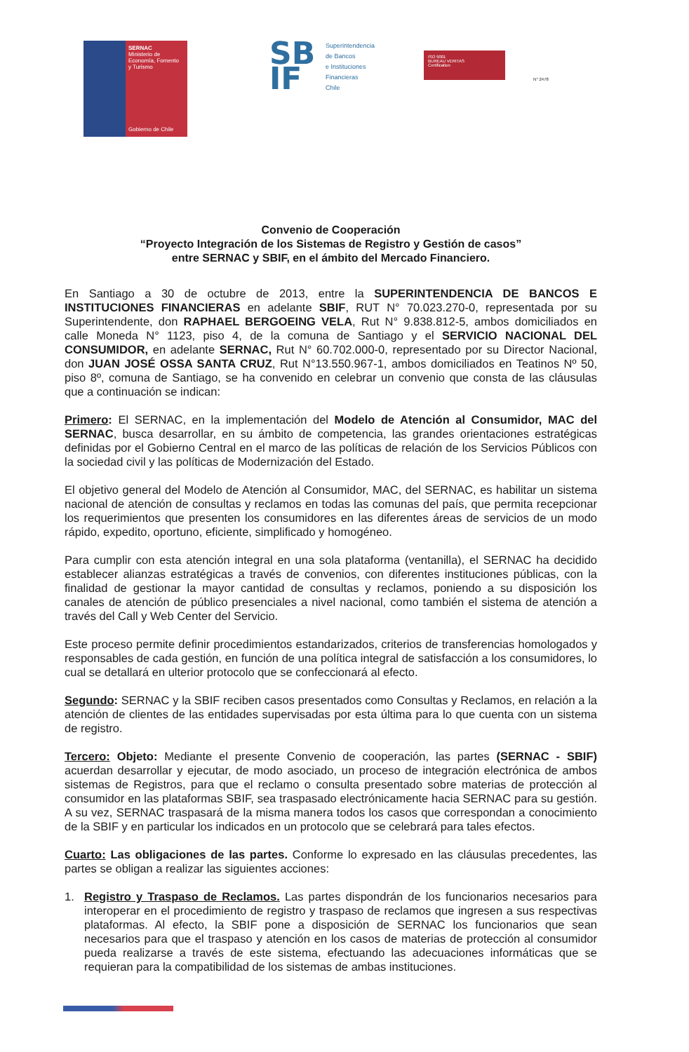SERNAC
Ministerio de
Economía, Fomento
y Turismo
Gobierno de Chile
SB IF
Superintendencia
de Bancos
e Instituciones
Financieras
Chile
ISO 9001
BUREAU VERITAS
Certification
N° 2478
Convenio de Cooperación
“Proyecto Integración de los Sistemas de Registro y Gestión de casos”
entre SERNAC y SBIF, en el ámbito del Mercado Financiero.
En Santiago a 30 de octubre de 2013, entre la SUPERINTENDENCIA DE BANCOS E INSTITUCIONES FINANCIERAS en adelante SBIF, RUT N° 70.023.270-0, representada por su Superintendente, don RAPHAEL BERGOEING VELA, Rut N° 9.838.812-5, ambos domiciliados en calle Moneda N° 1123, piso 4, de la comuna de Santiago y el SERVICIO NACIONAL DEL CONSUMIDOR, en adelante SERNAC, Rut N° 60.702.000-0, representado por su Director Nacional, don JUAN JOSÉ OSSA SANTA CRUZ, Rut N°13.550.967-1, ambos domiciliados en Teatinos Nº 50, piso 8º, comuna de Santiago, se ha convenido en celebrar un convenio que consta de las cláusulas que a continuación se indican:
Primero: El SERNAC, en la implementación del Modelo de Atención al Consumidor, MAC del SERNAC, busca desarrollar, en su ámbito de competencia, las grandes orientaciones estratégicas definidas por el Gobierno Central en el marco de las políticas de relación de los Servicios Públicos con la sociedad civil y las políticas de Modernización del Estado.
El objetivo general del Modelo de Atención al Consumidor, MAC, del SERNAC, es habilitar un sistema nacional de atención de consultas y reclamos en todas las comunas del país, que permita recepcionar los requerimientos que presenten los consumidores en las diferentes áreas de servicios de un modo rápido, expedito, oportuno, eficiente, simplificado y homogéneo.
Para cumplir con esta atención integral en una sola plataforma (ventanilla), el SERNAC ha decidido establecer alianzas estratégicas a través de convenios, con diferentes instituciones públicas, con la finalidad de gestionar la mayor cantidad de consultas y reclamos, poniendo a su disposición los canales de atención de público presenciales a nivel nacional, como también el sistema de atención a través del Call y Web Center del Servicio.
Este proceso permite definir procedimientos estandarizados, criterios de transferencias homologados y responsables de cada gestión, en función de una política integral de satisfacción a los consumidores, lo cual se detallará en ulterior protocolo que se confeccionará al efecto.
Segundo: SERNAC y la SBIF reciben casos presentados como Consultas y Reclamos, en relación a la atención de clientes de las entidades supervisadas por esta última para lo que cuenta con un sistema de registro.
Tercero: Objeto: Mediante el presente Convenio de cooperación, las partes (SERNAC - SBIF) acuerdan desarrollar y ejecutar, de modo asociado, un proceso de integración electrónica de ambos sistemas de Registros, para que el reclamo o consulta presentado sobre materias de protección al consumidor en las plataformas SBIF, sea traspasado electrónicamente hacia SERNAC para su gestión. A su vez, SERNAC traspasará de la misma manera todos los casos que correspondan a conocimiento de la SBIF y en particular los indicados en un protocolo que se celebrará para tales efectos.
Cuarto: Las obligaciones de las partes. Conforme lo expresado en las cláusulas precedentes, las partes se obligan a realizar las siguientes acciones:
1. Registro y Traspaso de Reclamos. Las partes dispondrán de los funcionarios necesarios para interoperar en el procedimiento de registro y traspaso de reclamos que ingresen a sus respectivas plataformas. Al efecto, la SBIF pone a disposición de SERNAC los funcionarios que sean necesarios para que el traspaso y atención en los casos de materias de protección al consumidor pueda realizarse a través de este sistema, efectuando las adecuaciones informáticas que se requieran para la compatibilidad de los sistemas de ambas instituciones.